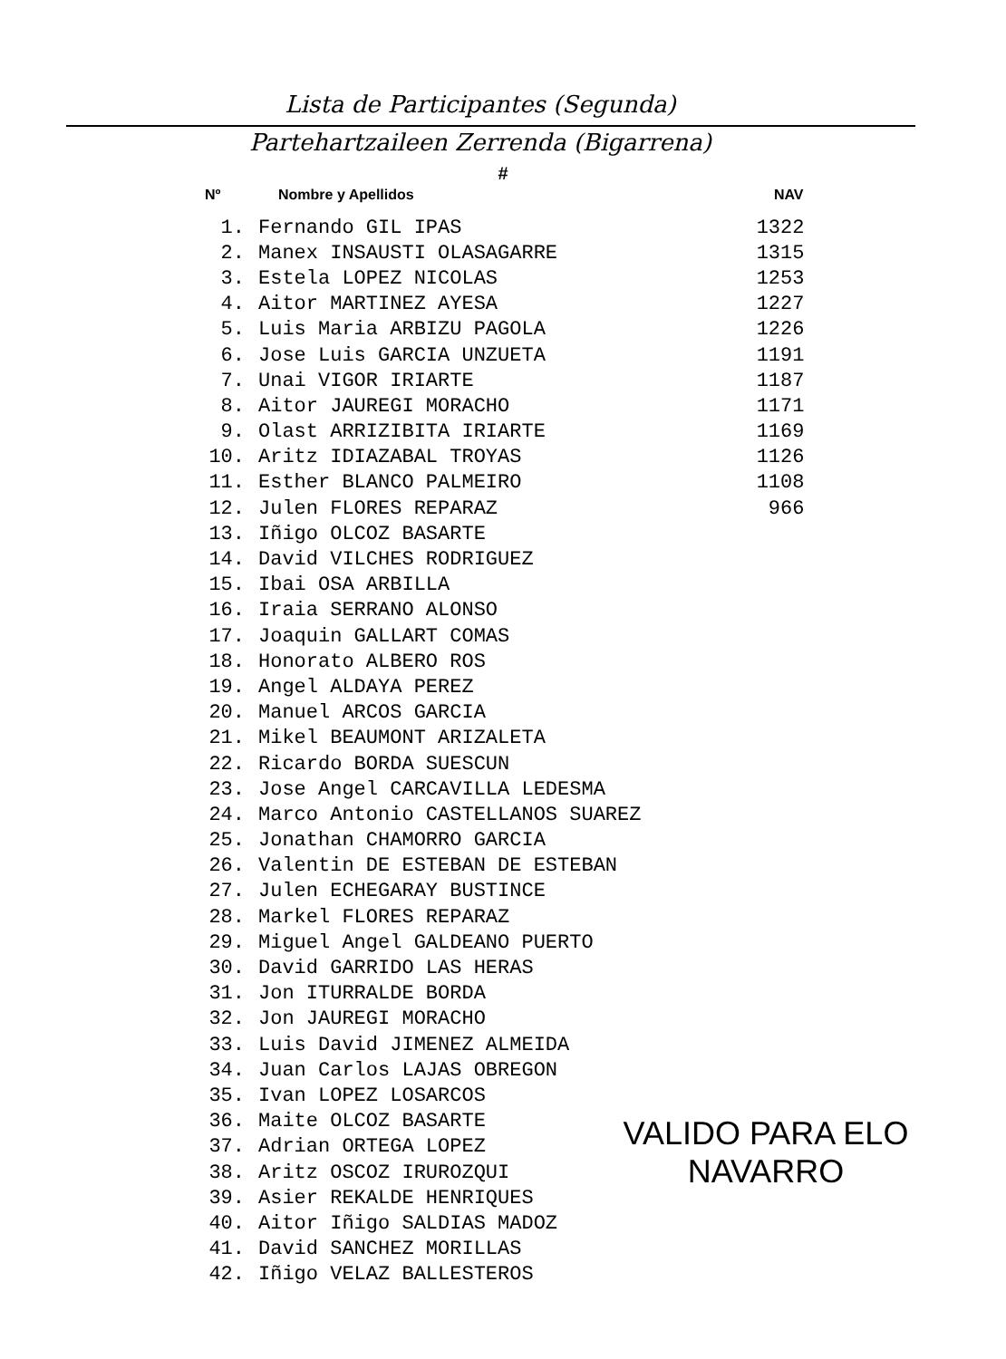Lista de Participantes (Segunda)
Partehartzaileen Zerrenda (Bigarrena)
#
| Nº | Nombre y Apellidos | NAV |
| --- | --- | --- |
| 1. | Fernando GIL IPAS | 1322 |
| 2. | Manex INSAUSTI OLASAGARRE | 1315 |
| 3. | Estela LOPEZ NICOLAS | 1253 |
| 4. | Aitor MARTINEZ AYESA | 1227 |
| 5. | Luis Maria ARBIZU PAGOLA | 1226 |
| 6. | Jose Luis GARCIA UNZUETA | 1191 |
| 7. | Unai VIGOR IRIARTE | 1187 |
| 8. | Aitor JAUREGI MORACHO | 1171 |
| 9. | Olast ARRIZIBITA IRIARTE | 1169 |
| 10. | Aritz IDIAZABAL TROYAS | 1126 |
| 11. | Esther BLANCO PALMEIRO | 1108 |
| 12. | Julen FLORES REPARAZ | 966 |
| 13. | Iñigo OLCOZ BASARTE | |
| 14. | David VILCHES RODRIGUEZ | |
| 15. | Ibai OSA ARBILLA | |
| 16. | Iraia SERRANO ALONSO | |
| 17. | Joaquin GALLART COMAS | |
| 18. | Honorato ALBERO ROS | |
| 19. | Angel ALDAYA PEREZ | |
| 20. | Manuel ARCOS GARCIA | |
| 21. | Mikel BEAUMONT ARIZALETA | |
| 22. | Ricardo BORDA SUESCUN | |
| 23. | Jose Angel CARCAVILLA LEDESMA | |
| 24. | Marco Antonio CASTELLANOS SUAREZ | |
| 25. | Jonathan CHAMORRO GARCIA | |
| 26. | Valentin DE ESTEBAN DE ESTEBAN | |
| 27. | Julen ECHEGARAY BUSTINCE | |
| 28. | Markel FLORES REPARAZ | |
| 29. | Miguel Angel GALDEANO PUERTO | |
| 30. | David GARRIDO LAS HERAS | |
| 31. | Jon ITURRALDE BORDA | |
| 32. | Jon JAUREGI MORACHO | |
| 33. | Luis David JIMENEZ ALMEIDA | |
| 34. | Juan Carlos LAJAS OBREGON | |
| 35. | Ivan LOPEZ LOSARCOS | |
| 36. | Maite OLCOZ BASARTE | |
| 37. | Adrian ORTEGA LOPEZ | |
| 38. | Aritz OSCOZ IRUROZQUI | |
| 39. | Asier REKALDE HENRIQUES | |
| 40. | Aitor Iñigo SALDIAS MADOZ | |
| 41. | David SANCHEZ MORILLAS | |
| 42. | Iñigo VELAZ BALLESTEROS | |
VALIDO PARA ELO
NAVARRO